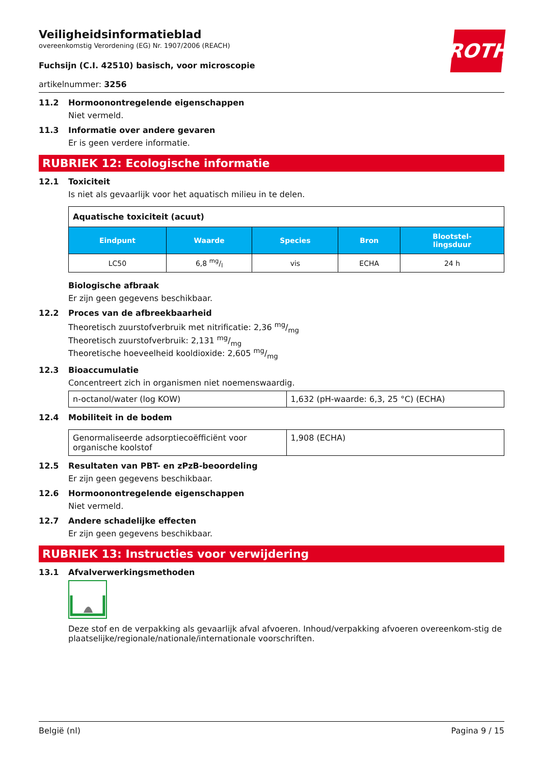ROTH
Veiligheidsinformatieblad
overeenkomstig Verordening (EG) Nr. 1907/2006 (REACH)
Fuchsijn (C.I. 42510) basisch, voor microscopie
artikelnummer: 3256
11.2 Hormoonontregelende eigenschappen
Niet vermeld.
11.3 Informatie over andere gevaren
Er is geen verdere informatie.
RUBRIEK 12: Ecologische informatie
12.1 Toxiciteit
Is niet als gevaarlijk voor het aquatisch milieu in te delen.
| Aquatische toxiciteit (acuut) | | | | |
| Eindpunt | Waarde | Species | Bron | Blootstel- lingsduur |
| LC50 | 6,8 mg/l | vis | ECHA | 24 h |
Biologische afbraak
Er zijn geen gegevens beschikbaar.
12.2 Proces van de afbreekbaarheid
Theoretisch zuurstofverbruik met nitrificatie: 2,36 mg/mg
Theoretisch zuurstofverbruik: 2,131 mg/mg
Theoretische hoeveelheid kooldioxide: 2,605 mg/mg
12.3 Bioaccumulatie
Concentreert zich in organismen niet noemenswaardig.
| n-octanol/water (log KOW) | 1,632 (pH-waarde: 6,3, 25 °C) (ECHA) |
12.4 Mobiliteit in de bodem
| Genormaliseerde adsorptiecoëfficiënt voor organische koolstof | 1,908 (ECHA) |
12.5 Resultaten van PBT- en zPzB-beoordeling
Er zijn geen gegevens beschikbaar.
12.6 Hormoonontregelende eigenschappen
Niet vermeld.
12.7 Andere schadelijke effecten
Er zijn geen gegevens beschikbaar.
RUBRIEK 13: Instructies voor verwijdering
13.1 Afvalverwerkingsmethoden
Deze stof en de verpakking als gevaarlijk afval afvoeren. Inhoud/verpakking afvoeren overeenkom-stig de plaatselijke/regionale/nationale/internationale voorschriften.
België (nl) Pagina 9 / 15